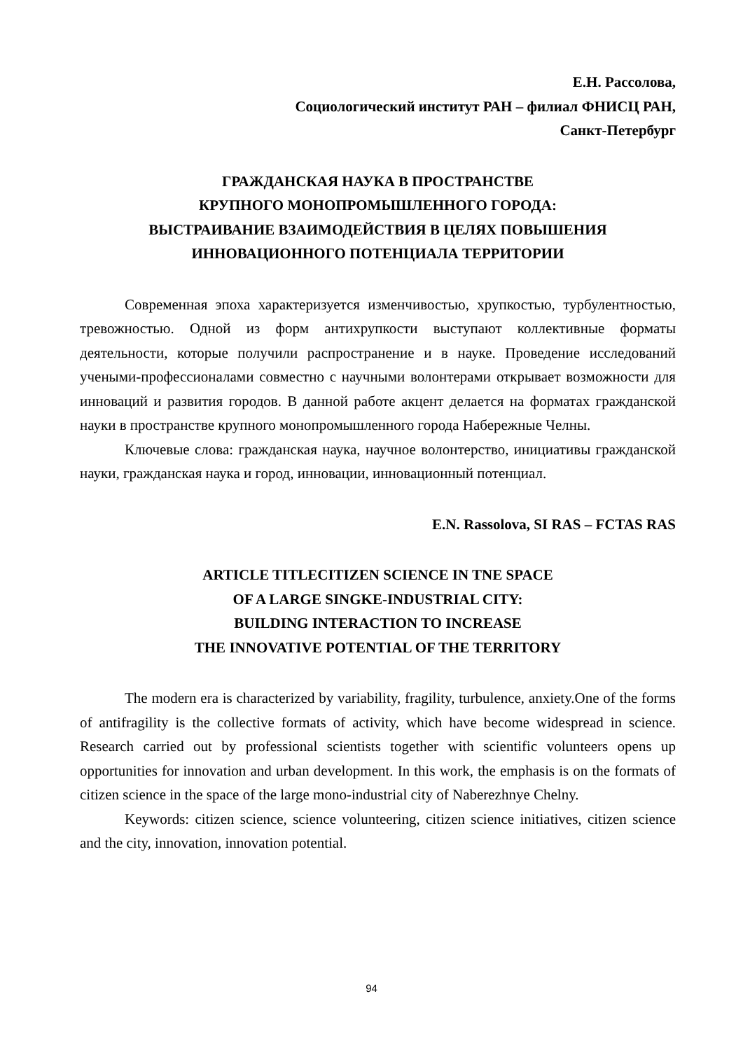Е.Н. Рассолова,
Социологический институт РАН – филиал ФНИСЦ РАН,
Санкт-Петербург
ГРАЖДАНСКАЯ НАУКА В ПРОСТРАНСТВЕ
КРУПНОГО МОНОПРОМЫШЛЕННОГО ГОРОДА:
ВЫСТРАИВАНИЕ ВЗАИМОДЕЙСТВИЯ В ЦЕЛЯХ ПОВЫШЕНИЯ
ИННОВАЦИОННОГО ПОТЕНЦИАЛА ТЕРРИТОРИИ
Современная эпоха характеризуется изменчивостью, хрупкостью, турбулентностью, тревожностью. Одной из форм антихрупкости выступают коллективные форматы деятельности, которые получили распространение и в науке. Проведение исследований учеными-профессионалами совместно с научными волонтерами открывает возможности для инноваций и развития городов. В данной работе акцент делается на форматах гражданской науки в пространстве крупного монопромышленного города Набережные Челны.
Ключевые слова: гражданская наука, научное волонтерство, инициативы гражданской науки, гражданская наука и город, инновации, инновационный потенциал.
E.N. Rassolova, SI RAS – FCTAS RAS
ARTICLE TITLECITIZEN SCIENCE IN TNE SPACE
OF A LARGE SINGKE-INDUSTRIAL CITY:
BUILDING INTERACTION TO INCREASE
THE INNOVATIVE POTENTIAL OF THE TERRITORY
The modern era is characterized by variability, fragility, turbulence, anxiety.One of the forms of antifragility is the collective formats of activity, which have become widespread in science. Research carried out by professional scientists together with scientific volunteers opens up opportunities for innovation and urban development. In this work, the emphasis is on the formats of citizen science in the space of the large mono-industrial city of Naberezhnye Chelny.
Keywords: citizen science, science volunteering, citizen science initiatives, citizen science and the city, innovation, innovation potential.
94